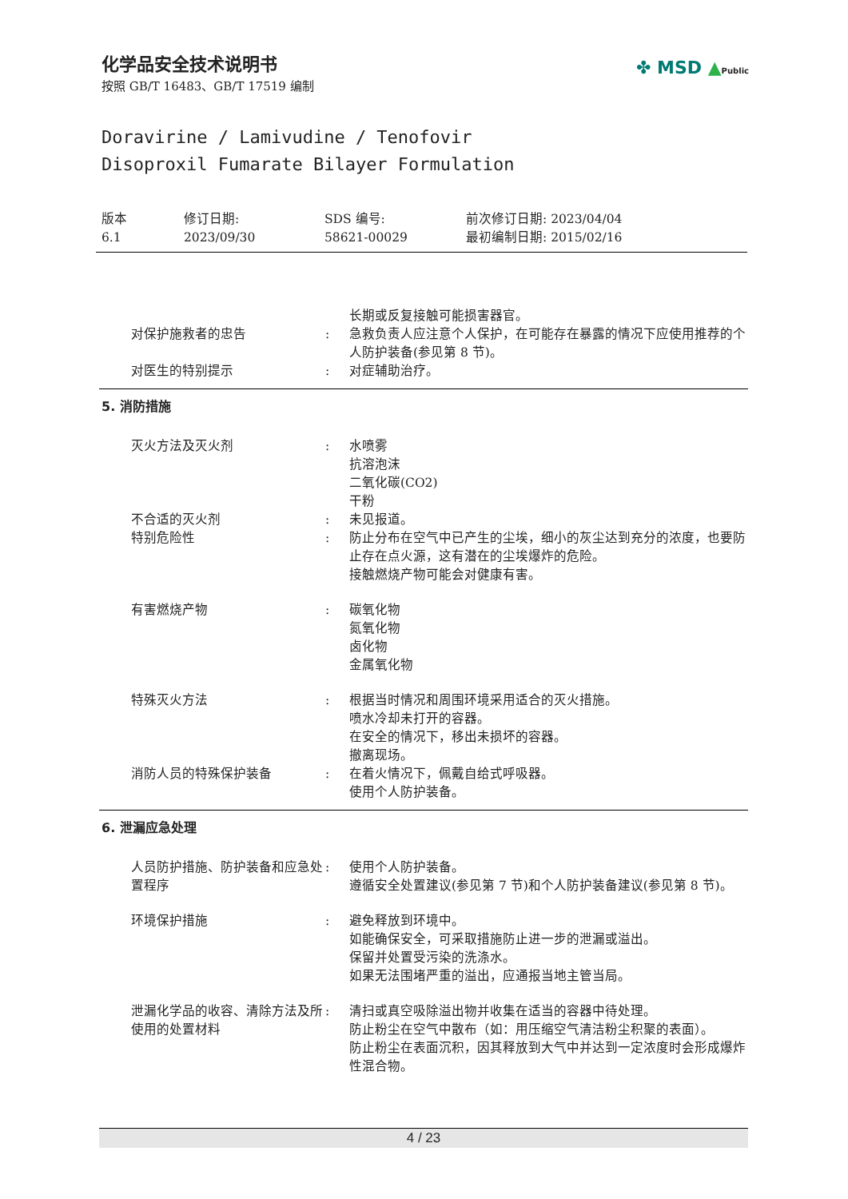化学品安全技术说明书
按照 GB/T 16483、GB/T 17519 编制
✤ MSD ▲Public
Doravirine / Lamivudine / Tenofovir
Disoproxil Fumarate Bilayer Formulation
版本
6.1
修订日期:
2023/09/30
SDS 编号:
58621-00029
前次修订日期: 2023/04/04
最初编制日期: 2015/02/16
长期或反复接触可能损害器官。
对保护施救者的忠告 : 急救负责人应注意个人保护，在可能存在暴露的情况下应使用推荐的个人防护装备(参见第 8 节)。
对医生的特别提示 : 对症辅助治疗。
5. 消防措施
灭火方法及灭火剂 : 水喷雾
抗溶泡沫
二氧化碳(CO2)
干粉
不合适的灭火剂 : 未见报道。
特别危险性 : 防止分布在空气中已产生的尘埃，细小的灰尘达到充分的浓度，也要防止存在点火源，这有潜在的尘埃爆炸的危险。
接触燃烧产物可能会对健康有害。
有害燃烧产物 : 碳氧化物
氮氧化物
卤化物
金属氧化物
特殊灭火方法 : 根据当时情况和周围环境采用适合的灭火措施。
喷水冷却未打开的容器。
在安全的情况下，移出未损坏的容器。
撤离现场。
消防人员的特殊保护装备 : 在着火情况下，佩戴自给式呼吸器。
使用个人防护装备。
6. 泄漏应急处理
人员防护措施、防护装备和应急处置程序
: 使用个人防护装备。
遵循安全处置建议(参见第 7 节)和个人防护装备建议(参见第 8 节)。
环境保护措施 : 避免释放到环境中。
如能确保安全，可采取措施防止进一步的泄漏或溢出。
保留并处置受污染的洗涤水。
如果无法围堵严重的溢出，应通报当地主管当局。
泄漏化学品的收容、清除方法及所使用的处置材料
: 清扫或真空吸除溢出物并收集在适当的容器中待处理。
防止粉尘在空气中散布（如：用压缩空气清洁粉尘积聚的表面）。
防止粉尘在表面沉积，因其释放到大气中并达到一定浓度时会形成爆炸性混合物。
4 / 23